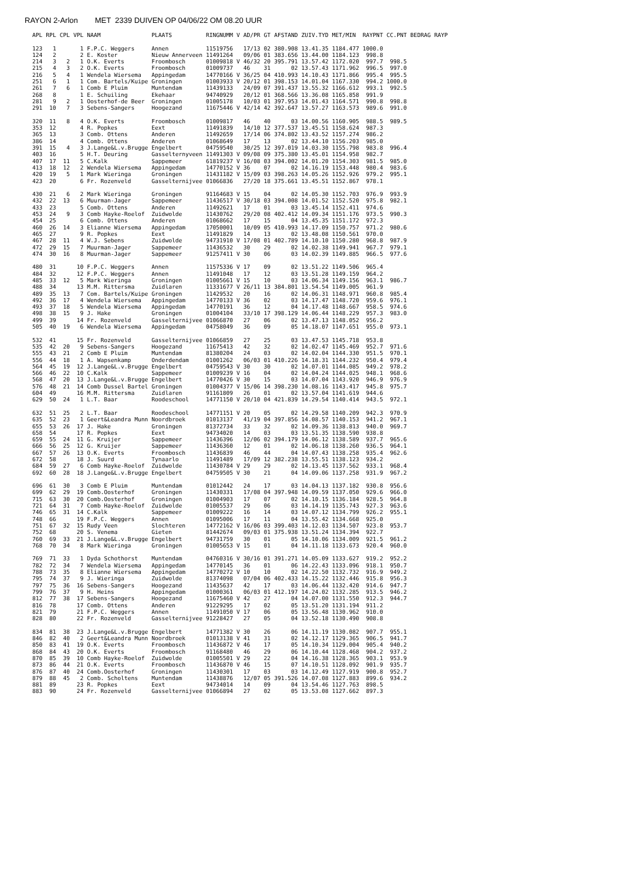RAYON 2-Arlon MET 2339 DUIVEN OP 04/06/22 OM 08.20 UUR
| APL | RPL | CPL | VPL | NAAM | PLAATS | RINGNUMM V | AD/PR | GT | AFSTAND | ZUIV.TYD | MET/MIN | RAYPNT | CC.PNT | BEDRAG | RAYP |
| --- | --- | --- | --- | --- | --- | --- | --- | --- | --- | --- | --- | --- | --- | --- | --- |
| 123 | 1 | | 1 | F.P.C. Weggers | Annen | 11519756 | 17/13 | 02 | 380.908 | 13.41.35 | 1184.477 | 1000.0 | | | |
| 124 | 2 | | 2 | E. Koster | Nieuw Annerveen | 11491264 | 09/06 | 01 | 383.656 | 13.44.00 | 1184.123 | 998.8 | | | |
| 214 | 3 | 2 | 1 | O.K. Everts | Froombosch | 01009818 V | 46/32 | 20 | 395.791 | 13.57.42 | 1172.020 | 997.7 | 998.5 | | |
| 215 | 4 | 3 | 2 | O.K. Everts | Froombosch | 01009737 | 46 | 31 | 02 | 13.57.43 | 1171.962 | 996.5 | 997.0 | | |
| 216 | 5 | 4 | 1 | Wendela Wiersema | Appingedam | 14770166 V | 36/25 | 04 | 410.993 | 14.10.43 | 1171.866 | 995.4 | 995.5 | | |
| 251 | 6 | 1 | 1 | Com. Bartels/Kuipe | Groningen | 01003933 V | 20/12 | 01 | 398.153 | 14.01.04 | 1167.330 | 994.2 | 1000.0 | | |
| 261 | 7 | 6 | 1 | Comb E Pluim | Muntendam | 11439133 | 24/09 | 07 | 391.437 | 13.55.32 | 1166.612 | 993.1 | 992.5 | | |
| 268 | 8 | | 1 | E. Schuiling | Ekehaar | 94740929 | 20/12 | 01 | 368.566 | 13.36.08 | 1165.858 | 991.9 | | | |
| 281 | 9 | 2 | 1 | Oosterhof-de Beer | Groningen | 01005178 | 10/03 | 01 | 397.953 | 14.01.43 | 1164.571 | 990.8 | 998.8 | | |
| 291 | 10 | 7 | 3 | Sebens-Sangers | Hoogezand | 11675446 V | 42/14 | 42 | 392.647 | 13.57.27 | 1163.573 | 989.6 | 991.0 | | |
| 320 | 11 | 8 | 4 | O.K. Everts | Froombosch | 01009817 | 46 | 40 | 03 | 14.00.56 | 1160.905 | 988.5 | 989.5 | | |
| 353 | 12 | | 4 | R. Popkes | Eext | 11491839 | 14/10 | 12 | 377.537 | 13.45.51 | 1158.624 | 987.3 | | | |
| 365 | 13 | | 3 | Comb. Ottens | Anderen | 11492659 | 17/14 | 06 | 374.802 | 13.43.52 | 1157.274 | 986.2 | | | |
| 386 | 14 | | 4 | Comb. Ottens | Anderen | 01068649 | 17 | 13 | 02 | 13.44.10 | 1156.203 | 985.0 | | | |
| 391 | 15 | 4 | 3 | J.Lange&L.v.Brugge | Engelbert | 04759540 | 30/25 | 12 | 397.019 | 14.03.30 | 1155.798 | 983.8 | 996.4 | | |
| 403 | 16 | | 5 | H.T. Deuring | Gasselternyveen | 11491303 V | 09/08 | 09 | 375.380 | 13.45.01 | 1154.958 | 982.7 | | | |
| 407 | 17 | 11 | 5 | C.Kalk | Sappemeer | 61819237 V | 16/08 | 03 | 394.002 | 14.01.20 | 1154.303 | 981.5 | 985.0 | | |
| 413 | 18 | 12 | 2 | Wendela Wiersema | Appingedam | 14770152 V | 36 | 07 | 02 | 14.16.19 | 1153.448 | 980.4 | 983.6 | | |
| 420 | 19 | 5 | 1 | Mark Wieringa | Groningen | 11431182 V | 15/09 | 03 | 398.263 | 14.05.26 | 1152.926 | 979.2 | 995.1 | | |
| 423 | 20 | | 6 | Fr. Rozenveld | Gasselternijvee | 01066836 | 27/20 | 18 | 375.661 | 13.45.51 | 1152.867 | 978.1 | | | |
| 430 | 21 | 6 | 2 | Mark Wieringa | Groningen | 91164683 V | 15 | 04 | 02 | 14.05.30 | 1152.703 | 976.9 | 993.9 | | |
| 432 | 22 | 13 | 6 | Muurman-Jager | Sappemeer | 11436517 V | 30/18 | 03 | 394.008 | 14.01.52 | 1152.520 | 975.8 | 982.1 | | |
| 433 | 23 | | 5 | Comb. Ottens | Anderen | 11492621 | 17 | 01 | 03 | 13.45.14 | 1152.411 | 974.6 | | | |
| 453 | 24 | 9 | 3 | Comb Hayke-Roelof | Zuidwolde | 11430762 | 29/20 | 08 | 402.412 | 14.09.34 | 1151.176 | 973.5 | 990.3 | | |
| 454 | 25 | | 6 | Comb. Ottens | Anderen | 01068662 | 17 | 15 | 04 | 13.45.35 | 1151.172 | 972.3 | | | |
| 460 | 26 | 14 | 3 | Elianne Wiersema | Appingedam | 17050001 | 10/09 | 05 | 410.993 | 14.17.09 | 1150.757 | 971.2 | 980.6 | | |
| 465 | 27 | | 9 | R. Popkes | Eext | 11491829 | 14 | 13 | 02 | 13.48.08 | 1150.561 | 970.0 | | | |
| 467 | 28 | 11 | 4 | W.J. Sebens | Zuidwolde | 94731910 V | 17/08 | 01 | 402.789 | 14.10.10 | 1150.280 | 968.8 | 987.9 | | |
| 472 | 29 | 15 | 7 | Muurman-Jager | Sappemeer | 11436532 | 30 | 29 | 02 | 14.02.38 | 1149.941 | 967.7 | 979.1 | | |
| 474 | 30 | 16 | 8 | Muurman-Jager | Sappemeer | 91257411 V | 30 | 06 | 03 | 14.02.39 | 1149.885 | 966.5 | 977.6 | | |
| 480 | 31 | | 10 | F.P.C. Weggers | Annen | 11575336 V | 17 | 09 | 02 | 13.51.22 | 1149.506 | 965.4 | | | |
| 484 | 32 | | 12 | F.P.C. Weggers | Annen | 11491048 | 17 | 12 | 03 | 13.51.28 | 1149.159 | 964.2 | | | |
| 485 | 33 | 12 | 5 | Mark Wieringa | Groningen | 01005661 V | 15 | 10 | 03 | 14.06.34 | 1149.156 | 963.1 | 986.7 | | |
| 488 | 34 | | 13 | M.M. Rittersma | Zuidlaren | 11331677 V | 26/11 | 13 | 384.801 | 13.54.54 | 1149.005 | 961.9 | | | |
| 489 | 35 | 13 | 7 | Com. Bartels/Kuipe | Groningen | 11429532 | 20 | 16 | 02 | 14.06.31 | 1148.971 | 960.8 | 985.4 | | |
| 492 | 36 | 17 | 4 | Wendela Wiersema | Appingedam | 14770133 V | 36 | 02 | 03 | 14.17.47 | 1148.720 | 959.6 | 976.1 | | |
| 493 | 37 | 18 | 5 | Wendela Wiersema | Appingedam | 14770191 | 36 | 12 | 04 | 14.17.48 | 1148.667 | 958.5 | 974.6 | | |
| 498 | 38 | 15 | 9 | J. Hake | Groningen | 01004104 | 33/10 | 17 | 398.129 | 14.06.44 | 1148.229 | 957.3 | 983.0 | | |
| 499 | 39 | | 14 | Fr. Rozenveld | Gasselternijvee | 01066870 | 27 | 06 | 02 | 13.47.13 | 1148.052 | 956.2 | | | |
| 505 | 40 | 19 | 6 | Wendela Wiersema | Appingedam | 04758049 | 36 | 09 | 05 | 14.18.07 | 1147.651 | 955.0 | 973.1 | | |
| 532 | 41 | | 15 | Fr. Rozenveld | Gasselternijvee | 01066859 | 27 | 25 | 03 | 13.47.53 | 1145.718 | 953.8 | | | |
| 535 | 42 | 20 | 9 | Sebens-Sangers | Hoogezand | 11675413 | 42 | 32 | 02 | 14.02.47 | 1145.469 | 952.7 | 971.6 | | |
| 555 | 43 | 21 | 2 | Comb E Pluim | Muntendam | 81380204 | 24 | 03 | 02 | 14.02.04 | 1144.330 | 951.5 | 970.1 | | |
| 556 | 44 | 18 | 1 | A. Wapsenkamp | Onderdendam | 01001262 | 06/03 | 01 | 410.226 | 14.18.31 | 1144.232 | 950.4 | 979.4 | | |
| 564 | 45 | 19 | 12 | J.Lange&L.v.Brugge | Engelbert | 04759543 V | 30 | 30 | 02 | 14.07.01 | 1144.085 | 949.2 | 978.2 | | |
| 566 | 46 | 22 | 10 | C.Kalk | Sappemeer | 01009239 V | 16 | 04 | 02 | 14.04.24 | 1144.025 | 948.1 | 968.6 | | |
| 568 | 47 | 20 | 13 | J.Lange&L.v.Brugge | Engelbert | 14770426 V | 30 | 15 | 03 | 14.07.04 | 1143.920 | 946.9 | 976.9 | | |
| 576 | 48 | 21 | 14 | Comb Dussel Bartel | Groningen | 01004377 V | 15/06 | 14 | 398.230 | 14.08.16 | 1143.417 | 945.8 | 975.7 | | |
| 604 | 49 | | 16 | M.M. Rittersma | Zuidlaren | 91161809 | 26 | 01 | 02 | 13.57.04 | 1141.619 | 944.6 | | | |
| 629 | 50 | 24 | 1 | L.T. Baar | Roodeschool | 14771150 V | 20/10 | 04 | 421.839 | 14.29.54 | 1140.414 | 943.5 | 972.1 | | |
| 632 | 51 | 25 | 2 | L.T. Baar | Roodeschool | 14771151 V | 20 | 05 | 02 | 14.29.58 | 1140.209 | 942.3 | 970.9 | | |
| 635 | 52 | 23 | 1 | Geert&Leandra Munn | Noordbroek | 01013137 | 41/19 | 04 | 397.856 | 14.08.57 | 1140.153 | 941.2 | 967.1 | | |
| 655 | 53 | 26 | 17 | J. Hake | Groningen | 81372734 | 33 | 32 | 02 | 14.09.36 | 1138.813 | 940.0 | 969.7 | | |
| 658 | 54 | | 17 | R. Popkes | Eext | 94734020 | 14 | 03 | 03 | 13.51.35 | 1138.590 | 938.8 | | | |
| 659 | 55 | 24 | 11 | G. Kruijer | Sappemeer | 11436396 | 12/06 | 02 | 394.179 | 14.06.12 | 1138.589 | 937.7 | 965.6 | | |
| 666 | 56 | 25 | 12 | G. Kruijer | Sappemeer | 11436360 | 12 | 01 | 02 | 14.06.18 | 1138.260 | 936.5 | 964.1 | | |
| 667 | 57 | 26 | 13 | O.K. Everts | Froombosch | 11436839 | 46 | 44 | 04 | 14.07.43 | 1138.258 | 935.4 | 962.6 | | |
| 672 | 58 | | 18 | J. Suurd | Tynaarlo | 11491489 | 17/09 | 12 | 382.238 | 13.55.51 | 1138.123 | 934.2 | | | |
| 684 | 59 | 27 | 6 | Comb Hayke-Roelof | Zuidwolde | 11430784 V | 29 | 29 | 02 | 14.13.45 | 1137.562 | 933.1 | 968.4 | | |
| 692 | 60 | 28 | 18 | J.Lange&L.v.Brugge | Engelbert | 04759505 V | 30 | 21 | 04 | 14.09.06 | 1137.258 | 931.9 | 967.2 | | |
| 696 | 61 | 30 | 3 | Comb E Pluim | Muntendam | 01012442 | 24 | 17 | 03 | 14.04.13 | 1137.182 | 930.8 | 956.6 | | |
| 699 | 62 | 29 | 19 | Comb.Oosterhof | Groningen | 11430331 | 17/08 | 04 | 397.948 | 14.09.59 | 1137.050 | 929.6 | 966.0 | | |
| 715 | 63 | 30 | 20 | Comb.Oosterhof | Groningen | 01004903 | 17 | 07 | 02 | 14.10.15 | 1136.184 | 928.5 | 964.8 | | |
| 721 | 64 | 31 | 7 | Comb Hayke-Roelof | Zuidwolde | 01005537 | 29 | 06 | 03 | 14.14.19 | 1135.743 | 927.3 | 963.6 | | |
| 746 | 65 | 31 | 14 | C.Kalk | Sappemeer | 01009222 | 16 | 14 | 03 | 14.07.12 | 1134.799 | 926.2 | 955.1 | | |
| 748 | 66 | | 19 | F.P.C. Weggers | Annen | 01095006 | 17 | 11 | 04 | 13.55.42 | 1134.668 | 925.0 | | | |
| 751 | 67 | 32 | 15 | Rudy Veen | Slochteren | 14772162 V | 16/06 | 03 | 399.403 | 14.12.03 | 1134.507 | 923.8 | 953.7 | | |
| 752 | 68 | | 20 | S. Venema | Gieten | 81442674 | 09/03 | 01 | 375.938 | 13.51.24 | 1134.394 | 922.7 | | | |
| 760 | 69 | 33 | 21 | J.Lange&L.v.Brugge | Engelbert | 94731759 | 30 | 01 | 05 | 14.10.06 | 1134.009 | 921.5 | 961.2 | | |
| 768 | 70 | 34 | 8 | Mark Wieringa | Groningen | 01005653 V | 15 | 01 | 04 | 14.11.18 | 1133.673 | 920.4 | 960.0 | | |
| 769 | 71 | 33 | 1 | Dyda Schothorst | Muntendam | 04760316 V | 30/16 | 01 | 391.271 | 14.05.09 | 1133.627 | 919.2 | 952.2 | | |
| 782 | 72 | 34 | 7 | Wendela Wiersema | Appingedam | 14770145 | 36 | 01 | 06 | 14.22.43 | 1133.096 | 918.1 | 950.7 | | |
| 788 | 73 | 35 | 8 | Elianne Wiersema | Appingedam | 14770272 V | 10 | 10 | 02 | 14.22.50 | 1132.732 | 916.9 | 949.2 | | |
| 795 | 74 | 37 | 9 | J. Wieringa | Zuidwolde | 81374098 | 07/04 | 06 | 402.433 | 14.15.22 | 1132.446 | 915.8 | 956.3 | | |
| 797 | 75 | 36 | 16 | Sebens-Sangers | Hoogezand | 11435637 | 42 | 17 | 03 | 14.06.44 | 1132.420 | 914.6 | 947.7 | | |
| 799 | 76 | 37 | 9 | H. Heins | Appingedam | 01000361 | 06/03 | 01 | 412.197 | 14.24.02 | 1132.285 | 913.5 | 946.2 | | |
| 812 | 77 | 38 | 17 | Sebens-Sangers | Hoogezand | 11675460 V | 42 | 27 | 04 | 14.07.00 | 1131.550 | 912.3 | 944.7 | | |
| 816 | 78 | | 17 | Comb. Ottens | Anderen | 91229295 | 17 | 02 | 05 | 13.51.20 | 1131.194 | 911.2 | | | |
| 821 | 79 | | 21 | F.P.C. Weggers | Annen | 11491050 V | 17 | 06 | 05 | 13.56.48 | 1130.962 | 910.0 | | | |
| 828 | 80 | | 22 | Fr. Rozenveld | Gasselternijvee | 91228427 | 27 | 05 | 04 | 13.52.18 | 1130.490 | 908.8 | | | |
| 834 | 81 | 38 | 23 | J.Lange&L.v.Brugge | Engelbert | 14771382 V | 30 | 26 | 06 | 14.11.19 | 1130.082 | 907.7 | 955.1 | | |
| 846 | 82 | 40 | 2 | Geert&Leandra Munn | Noordbroek | 01013138 V | 41 | 31 | 02 | 14.12.17 | 1129.365 | 906.5 | 941.7 | | |
| 850 | 83 | 41 | 19 | O.K. Everts | Froombosch | 11436872 V | 46 | 17 | 05 | 14.10.34 | 1129.004 | 905.4 | 940.2 | | |
| 868 | 84 | 43 | 20 | O.K. Everts | Froombosch | 91168480 | 46 | 29 | 06 | 14.10.44 | 1128.468 | 904.2 | 937.2 | | |
| 870 | 85 | 39 | 10 | Comb Hayke-Roelof | Zuidwolde | 01005501 V | 29 | 22 | 04 | 14.16.38 | 1128.365 | 903.1 | 953.9 | | |
| 873 | 86 | 44 | 21 | O.K. Everts | Froombosch | 11436870 V | 46 | 15 | 07 | 14.10.51 | 1128.092 | 901.9 | 935.7 | | |
| 876 | 87 | 40 | 24 | Comb.Oosterhof | Groningen | 11430301 | 17 | 03 | 03 | 14.12.49 | 1127.919 | 900.8 | 952.7 | | |
| 879 | 88 | 45 | 2 | Comb. Scholtens | Muntendam | 11438876 | 12/07 | 05 | 391.526 | 14.07.08 | 1127.883 | 899.6 | 934.2 | | |
| 881 | 89 | | 23 | R. Popkes | Eext | 94734014 | 14 | 09 | 04 | 13.54.46 | 1127.763 | 898.5 | | | |
| 883 | 90 | | 24 | Fr. Rozenveld | Gasselternijvee | 01066894 | 27 | 02 | 05 | 13.53.08 | 1127.662 | 897.3 | | | |